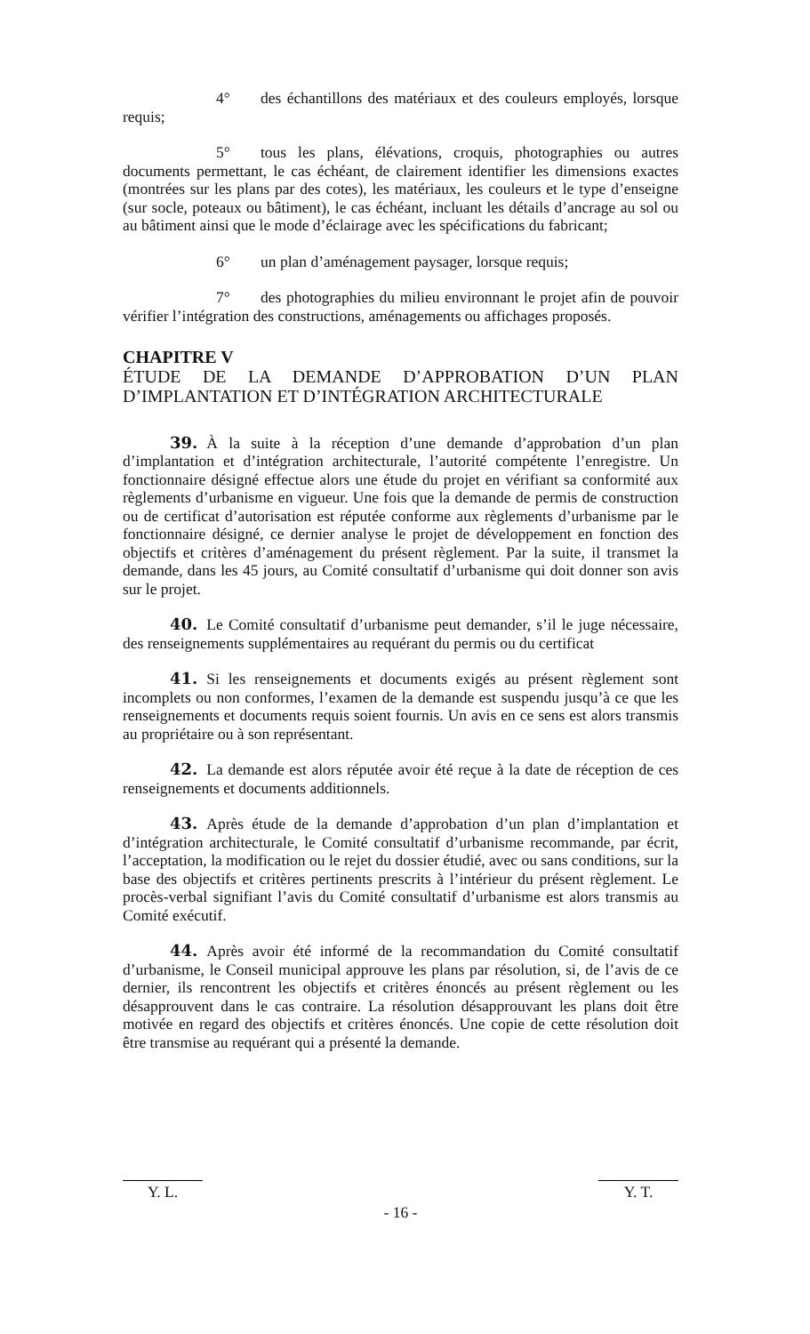4° des échantillons des matériaux et des couleurs employés, lorsque requis;
5° tous les plans, élévations, croquis, photographies ou autres documents permettant, le cas échéant, de clairement identifier les dimensions exactes (montrées sur les plans par des cotes), les matériaux, les couleurs et le type d’enseigne (sur socle, poteaux ou bâtiment), le cas échéant, incluant les détails d’ancrage au sol ou au bâtiment ainsi que le mode d’éclairage avec les spécifications du fabricant;
6° un plan d’aménagement paysager, lorsque requis;
7° des photographies du milieu environnant le projet afin de pouvoir vérifier l’intégration des constructions, aménagements ou affichages proposés.
CHAPITRE V
ÉTUDE DE LA DEMANDE D’APPROBATION D’UN PLAN D’IMPLANTATION ET D’INTÉGRATION ARCHITECTURALE
39. À la suite à la réception d’une demande d’approbation d’un plan d’implantation et d’intégration architecturale, l’autorité compétente l’enregistre. Un fonctionnaire désigné effectue alors une étude du projet en vérifiant sa conformité aux règlements d’urbanisme en vigueur. Une fois que la demande de permis de construction ou de certificat d’autorisation est réputée conforme aux règlements d’urbanisme par le fonctionnaire désigné, ce dernier analyse le projet de développement en fonction des objectifs et critères d’aménagement du présent règlement. Par la suite, il transmet la demande, dans les 45 jours, au Comité consultatif d’urbanisme qui doit donner son avis sur le projet.
40. Le Comité consultatif d’urbanisme peut demander, s’il le juge nécessaire, des renseignements supplémentaires au requérant du permis ou du certificat
41. Si les renseignements et documents exigés au présent règlement sont incomplets ou non conformes, l’examen de la demande est suspendu jusqu’à ce que les renseignements et documents requis soient fournis. Un avis en ce sens est alors transmis au propriétaire ou à son représentant.
42. La demande est alors réputée avoir été reçue à la date de réception de ces renseignements et documents additionnels.
43. Après étude de la demande d’approbation d’un plan d’implantation et d’intégration architecturale, le Comité consultatif d’urbanisme recommande, par écrit, l’acceptation, la modification ou le rejet du dossier étudié, avec ou sans conditions, sur la base des objectifs et critères pertinents prescrits à l’intérieur du présent règlement. Le procès-verbal signifiant l’avis du Comité consultatif d’urbanisme est alors transmis au Comité exécutif.
44. Après avoir été informé de la recommandation du Comité consultatif d’urbanisme, le Conseil municipal approuve les plans par résolution, si, de l’avis de ce dernier, ils rencontrent les objectifs et critères énoncés au présent règlement ou les désapprouvent dans le cas contraire. La résolution désapprouvant les plans doit être motivée en regard des objectifs et critères énoncés. Une copie de cette résolution doit être transmise au requérant qui a présenté la demande.
Y. L. Y. T.
- 16 -